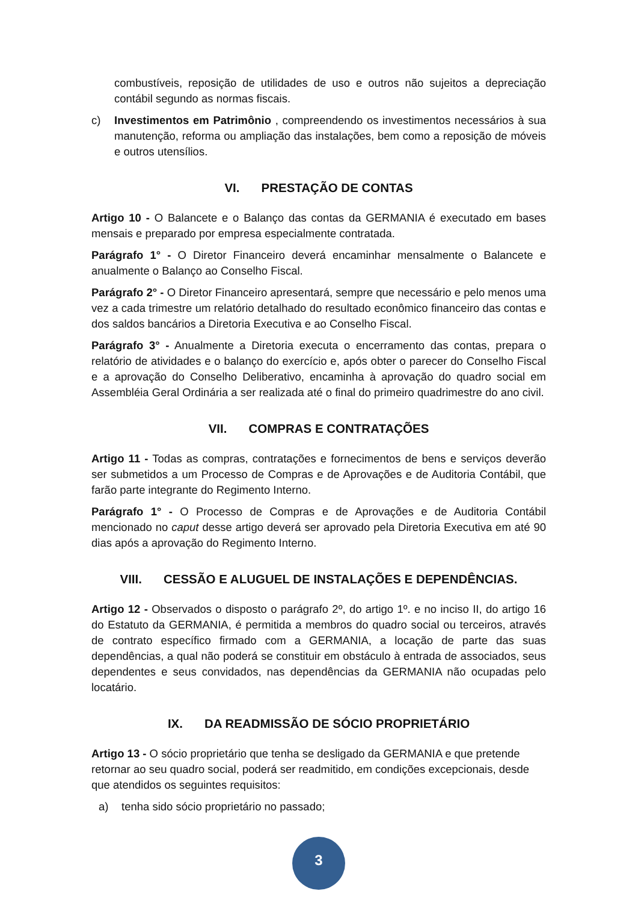combustíveis, reposição de utilidades de uso e outros não sujeitos a depreciação contábil segundo as normas fiscais.
c) Investimentos em Patrimônio , compreendendo os investimentos necessários à sua manutenção, reforma ou ampliação das instalações, bem como a reposição de móveis e outros utensílios.
VI. PRESTAÇÃO DE CONTAS
Artigo 10 - O Balancete e o Balanço das contas da GERMANIA é executado em bases mensais e preparado por empresa especialmente contratada.
Parágrafo 1° - O Diretor Financeiro deverá encaminhar mensalmente o Balancete e anualmente o Balanço ao Conselho Fiscal.
Parágrafo 2° - O Diretor Financeiro apresentará, sempre que necessário e pelo menos uma vez a cada trimestre um relatório detalhado do resultado econômico financeiro das contas e dos saldos bancários a Diretoria Executiva e ao Conselho Fiscal.
Parágrafo 3° - Anualmente a Diretoria executa o encerramento das contas, prepara o relatório de atividades e o balanço do exercício e, após obter o parecer do Conselho Fiscal e a aprovação do Conselho Deliberativo, encaminha à aprovação do quadro social em Assembléia Geral Ordinária a ser realizada até o final do primeiro quadrimestre do ano civil.
VII. COMPRAS E CONTRATAÇÕES
Artigo 11 - Todas as compras, contratações e fornecimentos de bens e serviços deverão ser submetidos a um Processo de Compras e de Aprovações e de Auditoria Contábil, que farão parte integrante do Regimento Interno.
Parágrafo 1° - O Processo de Compras e de Aprovações e de Auditoria Contábil mencionado no caput desse artigo deverá ser aprovado pela Diretoria Executiva em até 90 dias após a aprovação do Regimento Interno.
VIII. CESSÃO E ALUGUEL DE INSTALAÇÕES E DEPENDÊNCIAS.
Artigo 12 - Observados o disposto o parágrafo 2º, do artigo 1º. e no inciso II, do artigo 16 do Estatuto da GERMANIA, é permitida a membros do quadro social ou terceiros, através de contrato específico firmado com a GERMANIA, a locação de parte das suas dependências, a qual não poderá se constituir em obstáculo à entrada de associados, seus dependentes e seus convidados, nas dependências da GERMANIA não ocupadas pelo locatário.
IX. DA READMISSÃO DE SÓCIO PROPRIETÁRIO
Artigo 13 - O sócio proprietário que tenha se desligado da GERMANIA e que pretende retornar ao seu quadro social, poderá ser readmitido, em condições excepcionais, desde que atendidos os seguintes requisitos:
a) tenha sido sócio proprietário no passado;
3